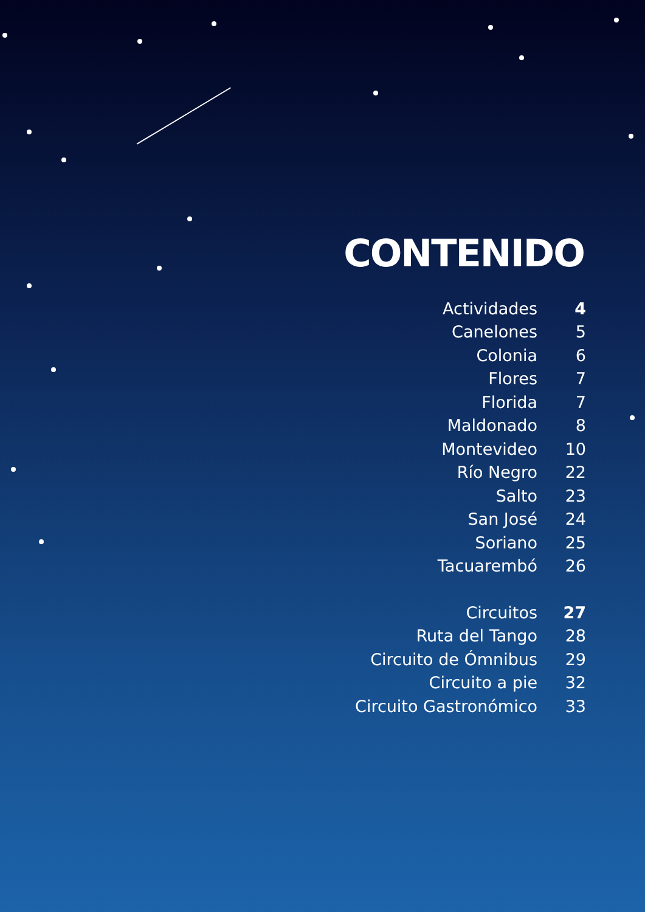CONTENIDO
| Actividades | 4 |
| Canelones | 5 |
| Colonia | 6 |
| Flores | 7 |
| Florida | 7 |
| Maldonado | 8 |
| Montevideo | 10 |
| Río Negro | 22 |
| Salto | 23 |
| San José | 24 |
| Soriano | 25 |
| Tacuarembó | 26 |
| Circuitos | 27 |
| Ruta del Tango | 28 |
| Circuito de Ómnibus | 29 |
| Circuito a pie | 32 |
| Circuito Gastronómico | 33 |